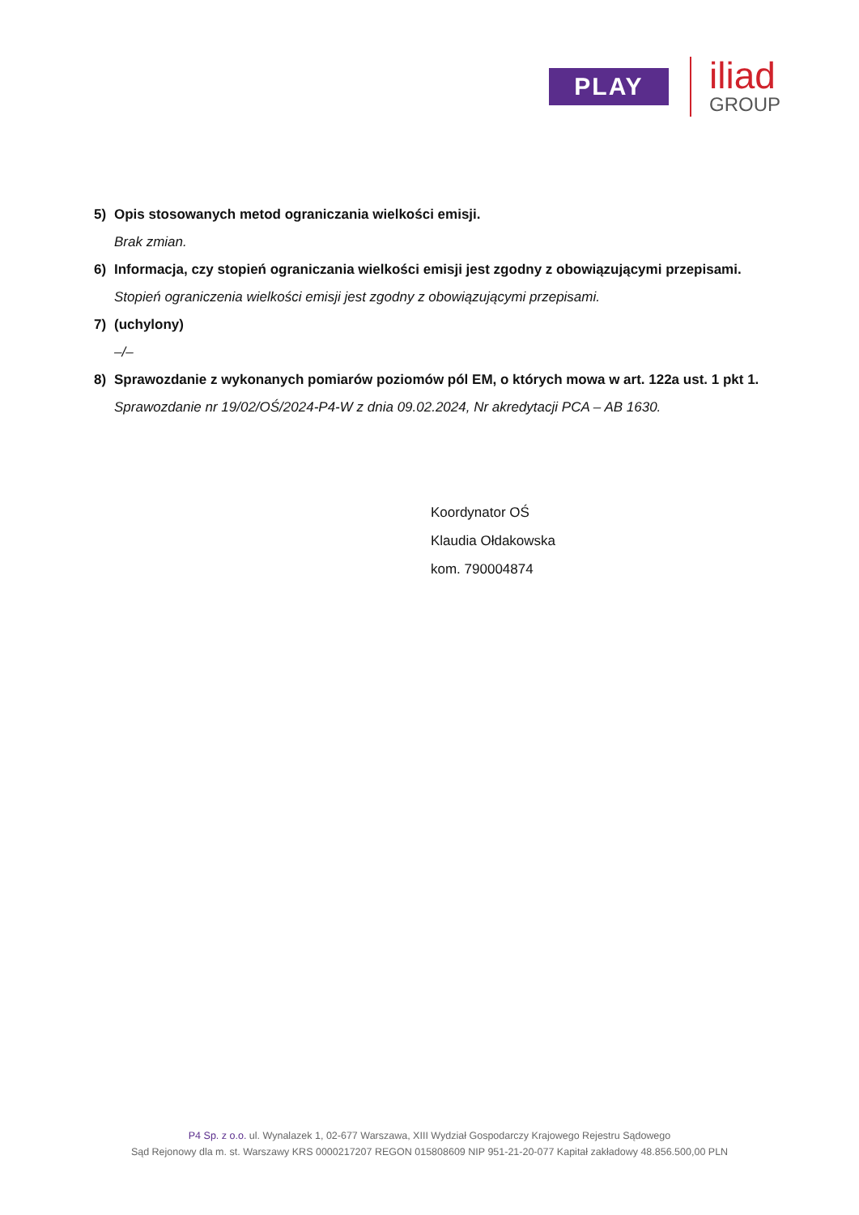PLAY
iliad
GROUP
5) Opis stosowanych metod ograniczania wielkości emisji.
Brak zmian.
6) Informacja, czy stopień ograniczania wielkości emisji jest zgodny z obowiązującymi przepisami.
Stopień ograniczenia wielkości emisji jest zgodny z obowiązującymi przepisami.
7) (uchylony)
–/–
8) Sprawozdanie z wykonanych pomiarów poziomów pól EM, o których mowa w art. 122a ust. 1 pkt 1.
Sprawozdanie nr 19/02/OŚ/2024-P4-W z dnia 09.02.2024, Nr akredytacji PCA – AB 1630.
Koordynator OŚ
Klaudia Ołdakowska
kom. 790004874
P4 Sp. z o.o. ul. Wynalazek 1, 02-677 Warszawa, XIII Wydział Gospodarczy Krajowego Rejestru Sądowego
Sąd Rejonowy dla m. st. Warszawy KRS 0000217207 REGON 015808609 NIP 951-21-20-077 Kapitał zakładowy 48.856.500,00 PLN